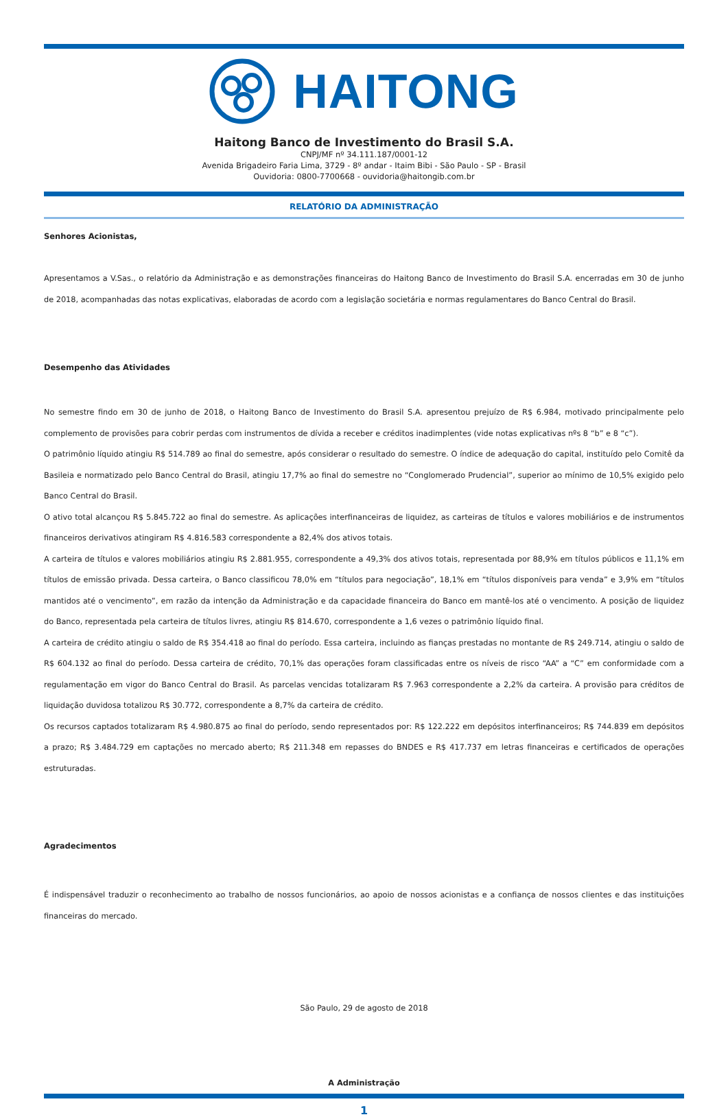HAITONG
Haitong Banco de Investimento do Brasil S.A.
CNPJ/MF nº 34.111.187/0001-12
Avenida Brigadeiro Faria Lima, 3729 - 8º andar - Itaim Bibi - São Paulo - SP - Brasil
Ouvidoria: 0800-7700668 - ouvidoria@haitongib.com.br
RELATÓRIO DA ADMINISTRAÇÃO
Senhores Acionistas,
Apresentamos a V.Sas., o relatório da Administração e as demonstrações financeiras do Haitong Banco de Investimento do Brasil S.A. encerradas em 30 de junho de 2018, acompanhadas das notas explicativas, elaboradas de acordo com a legislação societária e normas regulamentares do Banco Central do Brasil.
Desempenho das Atividades
No semestre findo em 30 de junho de 2018, o Haitong Banco de Investimento do Brasil S.A. apresentou prejuízo de R$ 6.984, motivado principalmente pelo complemento de provisões para cobrir perdas com instrumentos de dívida a receber e créditos inadimplentes (vide notas explicativas nºs 8 “b” e 8 “c”).
O patrimônio líquido atingiu R$ 514.789 ao final do semestre, após considerar o resultado do semestre. O índice de adequação do capital, instituído pelo Comitê da Basileia e normatizado pelo Banco Central do Brasil, atingiu 17,7% ao final do semestre no “Conglomerado Prudencial”, superior ao mínimo de 10,5% exigido pelo Banco Central do Brasil.
O ativo total alcançou R$ 5.845.722 ao final do semestre. As aplicações interfinanceiras de liquidez, as carteiras de títulos e valores mobiliários e de instrumentos financeiros derivativos atingiram R$ 4.816.583 correspondente a 82,4% dos ativos totais.
A carteira de títulos e valores mobiliários atingiu R$ 2.881.955, correspondente a 49,3% dos ativos totais, representada por 88,9% em títulos públicos e 11,1% em títulos de emissão privada. Dessa carteira, o Banco classificou 78,0% em “títulos para negociação”, 18,1% em “títulos disponíveis para venda” e 3,9% em “títulos mantidos até o vencimento”, em razão da intenção da Administração e da capacidade financeira do Banco em mantê-los até o vencimento. A posição de liquidez do Banco, representada pela carteira de títulos livres, atingiu R$ 814.670, correspondente a 1,6 vezes o patrimônio líquido final.
A carteira de crédito atingiu o saldo de R$ 354.418 ao final do período. Essa carteira, incluindo as fianças prestadas no montante de R$ 249.714, atingiu o saldo de R$ 604.132 ao final do período. Dessa carteira de crédito, 70,1% das operações foram classificadas entre os níveis de risco “AA” a “C” em conformidade com a regulamentação em vigor do Banco Central do Brasil. As parcelas vencidas totalizaram R$ 7.963 correspondente a 2,2% da carteira. A provisão para créditos de liquidação duvidosa totalizou R$ 30.772, correspondente a 8,7% da carteira de crédito.
Os recursos captados totalizaram R$ 4.980.875 ao final do período, sendo representados por: R$ 122.222 em depósitos interfinanceiros; R$ 744.839 em depósitos a prazo; R$ 3.484.729 em captações no mercado aberto; R$ 211.348 em repasses do BNDES e R$ 417.737 em letras financeiras e certificados de operações estruturadas.
Agradecimentos
É indispensável traduzir o reconhecimento ao trabalho de nossos funcionários, ao apoio de nossos acionistas e a confiança de nossos clientes e das instituições financeiras do mercado.
São Paulo, 29 de agosto de 2018
A Administração
1